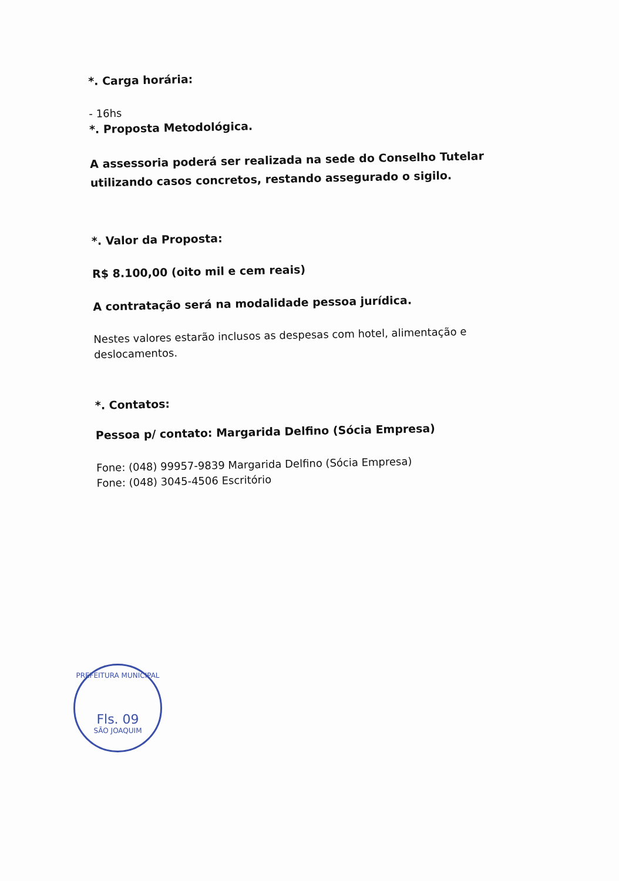*. Carga horária:
- 16hs
*. Proposta Metodológica.
A assessoria poderá ser realizada na sede do Conselho Tutelar utilizando casos concretos, restando assegurado o sigilo.
*. Valor da Proposta:
R$ 8.100,00 (oito mil e cem reais)
A contratação será na modalidade pessoa jurídica.
Nestes valores estarão inclusos as despesas com hotel, alimentação e deslocamentos.
*. Contatos:
Pessoa p/ contato: Margarida Delfino (Sócia Empresa)
Fone: (048) 99957-9839 Margarida Delfino (Sócia Empresa)
Fone: (048) 3045-4506 Escritório
PREFEITURA MUNICIPAL
Fls. 09
SÃO JOAQUIM